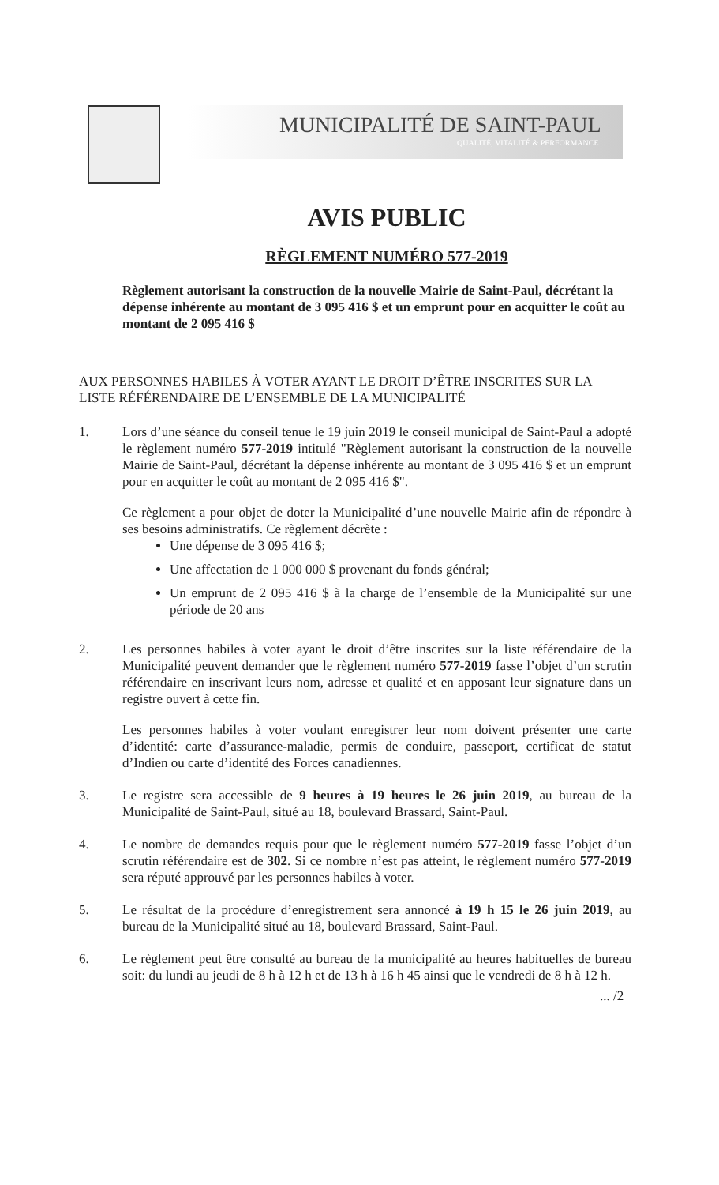MUNICIPALITÉ DE SAINT-PAUL
QUALITÉ, VITALITÉ & PERFORMANCE
AVIS PUBLIC
RÈGLEMENT NUMÉRO 577-2019
Règlement autorisant la construction de la nouvelle Mairie de Saint-Paul, décrétant la dépense inhérente au montant de 3 095 416 $ et un emprunt pour en acquitter le coût au montant de 2 095 416 $
AUX PERSONNES HABILES À VOTER AYANT LE DROIT D’ÊTRE INSCRITES SUR LA LISTE RÉFÉRENDAIRE DE L’ENSEMBLE DE LA MUNICIPALITÉ
1. Lors d’une séance du conseil tenue le 19 juin 2019 le conseil municipal de Saint-Paul a adopté le règlement numéro 577-2019 intitulé "Règlement autorisant la construction de la nouvelle Mairie de Saint-Paul, décrétant la dépense inhérente au montant de 3 095 416 $ et un emprunt pour en acquitter le coût au montant de 2 095 416 $".
Ce règlement a pour objet de doter la Municipalité d’une nouvelle Mairie afin de répondre à ses besoins administratifs. Ce règlement décrète :
Une dépense de 3 095 416 $;
Une affectation de 1 000 000 $ provenant du fonds général;
Un emprunt de 2 095 416 $ à la charge de l’ensemble de la Municipalité sur une période de 20 ans
2. Les personnes habiles à voter ayant le droit d’être inscrites sur la liste référendaire de la Municipalité peuvent demander que le règlement numéro 577-2019 fasse l’objet d’un scrutin référendaire en inscrivant leurs nom, adresse et qualité et en apposant leur signature dans un registre ouvert à cette fin.
Les personnes habiles à voter voulant enregistrer leur nom doivent présenter une carte d’identité: carte d’assurance-maladie, permis de conduire, passeport, certificat de statut d’Indien ou carte d’identité des Forces canadiennes.
3. Le registre sera accessible de 9 heures à 19 heures le 26 juin 2019, au bureau de la Municipalité de Saint-Paul, situé au 18, boulevard Brassard, Saint-Paul.
4. Le nombre de demandes requis pour que le règlement numéro 577-2019 fasse l’objet d’un scrutin référendaire est de 302. Si ce nombre n’est pas atteint, le règlement numéro 577-2019 sera réputé approuvé par les personnes habiles à voter.
5. Le résultat de la procédure d’enregistrement sera annoncé à 19 h 15 le 26 juin 2019, au bureau de la Municipalité situé au 18, boulevard Brassard, Saint-Paul.
6. Le règlement peut être consulté au bureau de la municipalité au heures habituelles de bureau soit: du lundi au jeudi de 8 h à 12 h et de 13 h à 16 h 45 ainsi que le vendredi de 8 h à 12 h.
... /2